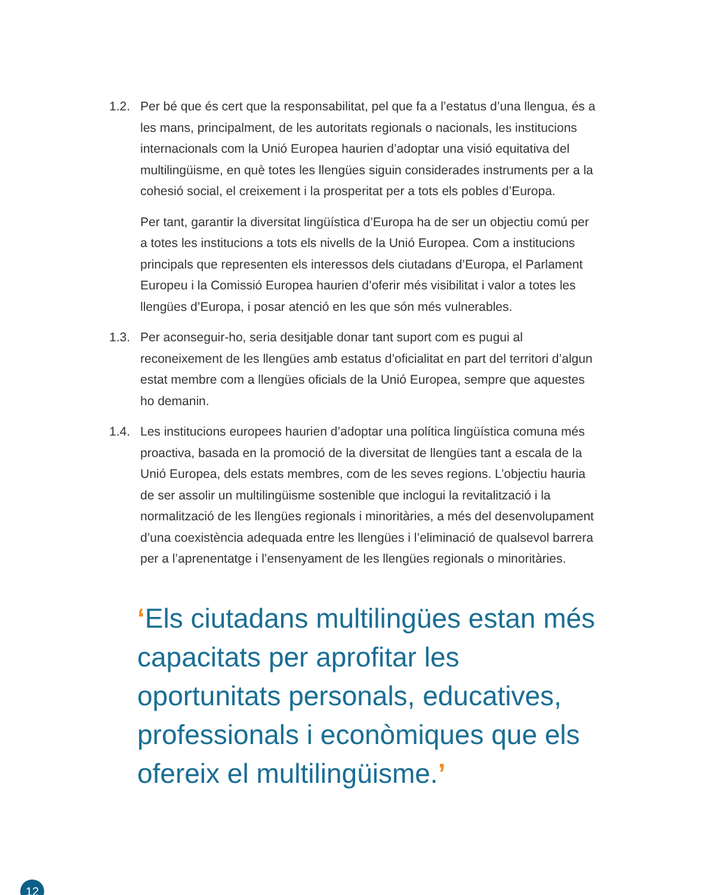1.2. Per bé que és cert que la responsabilitat, pel que fa a l’estatus d’una llengua, és a les mans, principalment, de les autoritats regionals o nacionals, les institucions internacionals com la Unió Europea haurien d’adoptar una visió equitativa del multilingüisme, en què totes les llengües siguin considerades instruments per a la cohesió social, el creixement i la prosperitat per a tots els pobles d’Europa.
Per tant, garantir la diversitat lingüística d’Europa ha de ser un objectiu comú per a totes les institucions a tots els nivells de la Unió Europea. Com a institucions principals que representen els interessos dels ciutadans d’Europa, el Parlament Europeu i la Comissió Europea haurien d’oferir més visibilitat i valor a totes les llengües d’Europa, i posar atenció en les que són més vulnerables.
1.3. Per aconseguir-ho, seria desitjable donar tant suport com es pugui al reconeixement de les llengües amb estatus d’oficialitat en part del territori d’algun estat membre com a llengües oficials de la Unió Europea, sempre que aquestes ho demanin.
1.4. Les institucions europees haurien d’adoptar una política lingüística comuna més proactiva, basada en la promoció de la diversitat de llengües tant a escala de la Unió Europea, dels estats membres, com de les seves regions. L’objectiu hauria de ser assolir un multilingüisme sostenible que inclogui la revitalització i la normalització de les llengües regionals i minoritàries, a més del desenvolupament d’una coexistència adequada entre les llengües i l’eliminació de qualsevol barrera per a l’aprenentatge i l’ensenyament de les llengües regionals o minoritàries.
‘Els ciutadans multilingües estan més capacitats per aprofitar les oportunitats personals, educatives, professionals i econòmiques que els ofereix el multilingüisme.’
12